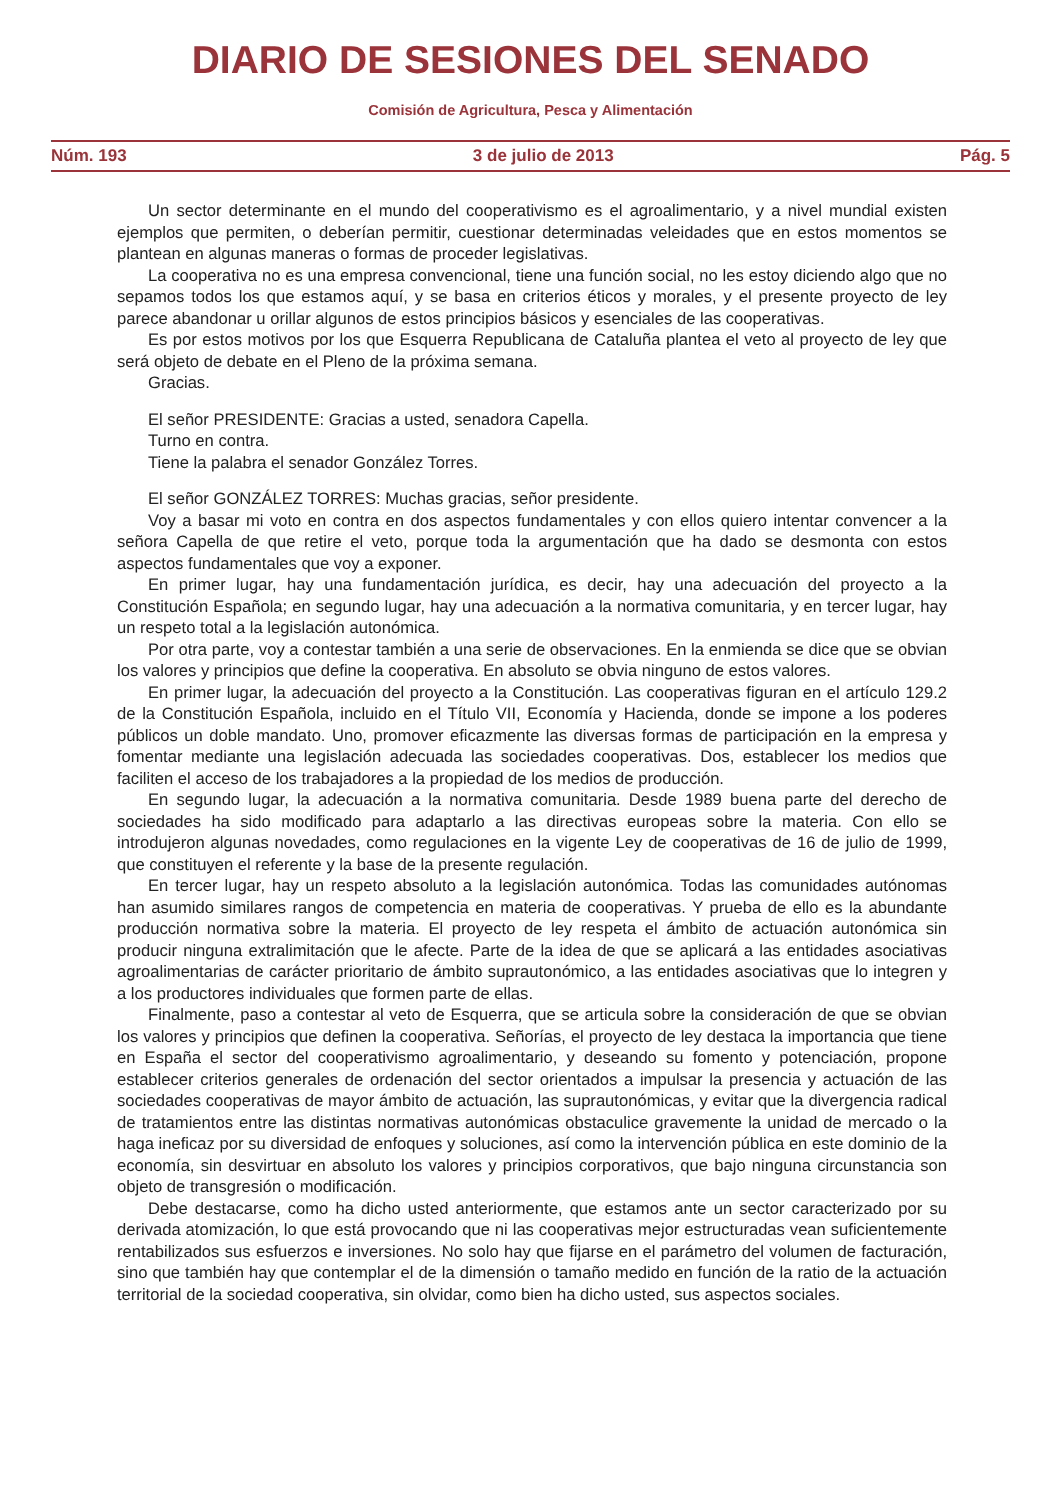DIARIO DE SESIONES DEL SENADO
Comisión de Agricultura, Pesca y Alimentación
Núm. 193 3 de julio de 2013 Pág. 5
Un sector determinante en el mundo del cooperativismo es el agroalimentario, y a nivel mundial existen ejemplos que permiten, o deberían permitir, cuestionar determinadas veleidades que en estos momentos se plantean en algunas maneras o formas de proceder legislativas.
La cooperativa no es una empresa convencional, tiene una función social, no les estoy diciendo algo que no sepamos todos los que estamos aquí, y se basa en criterios éticos y morales, y el presente proyecto de ley parece abandonar u orillar algunos de estos principios básicos y esenciales de las cooperativas.
Es por estos motivos por los que Esquerra Republicana de Cataluña plantea el veto al proyecto de ley que será objeto de debate en el Pleno de la próxima semana.
Gracias.
El señor PRESIDENTE: Gracias a usted, senadora Capella.
Turno en contra.
Tiene la palabra el senador González Torres.
El señor GONZÁLEZ TORRES: Muchas gracias, señor presidente.
Voy a basar mi voto en contra en dos aspectos fundamentales y con ellos quiero intentar convencer a la señora Capella de que retire el veto, porque toda la argumentación que ha dado se desmonta con estos aspectos fundamentales que voy a exponer.
En primer lugar, hay una fundamentación jurídica, es decir, hay una adecuación del proyecto a la Constitución Española; en segundo lugar, hay una adecuación a la normativa comunitaria, y en tercer lugar, hay un respeto total a la legislación autonómica.
Por otra parte, voy a contestar también a una serie de observaciones. En la enmienda se dice que se obvian los valores y principios que define la cooperativa. En absoluto se obvia ninguno de estos valores.
En primer lugar, la adecuación del proyecto a la Constitución. Las cooperativas figuran en el artículo 129.2 de la Constitución Española, incluido en el Título VII, Economía y Hacienda, donde se impone a los poderes públicos un doble mandato. Uno, promover eficazmente las diversas formas de participación en la empresa y fomentar mediante una legislación adecuada las sociedades cooperativas. Dos, establecer los medios que faciliten el acceso de los trabajadores a la propiedad de los medios de producción.
En segundo lugar, la adecuación a la normativa comunitaria. Desde 1989 buena parte del derecho de sociedades ha sido modificado para adaptarlo a las directivas europeas sobre la materia. Con ello se introdujeron algunas novedades, como regulaciones en la vigente Ley de cooperativas de 16 de julio de 1999, que constituyen el referente y la base de la presente regulación.
En tercer lugar, hay un respeto absoluto a la legislación autonómica. Todas las comunidades autónomas han asumido similares rangos de competencia en materia de cooperativas. Y prueba de ello es la abundante producción normativa sobre la materia. El proyecto de ley respeta el ámbito de actuación autonómica sin producir ninguna extralimitación que le afecte. Parte de la idea de que se aplicará a las entidades asociativas agroalimentarias de carácter prioritario de ámbito suprautonómico, a las entidades asociativas que lo integren y a los productores individuales que formen parte de ellas.
Finalmente, paso a contestar al veto de Esquerra, que se articula sobre la consideración de que se obvian los valores y principios que definen la cooperativa. Señorías, el proyecto de ley destaca la importancia que tiene en España el sector del cooperativismo agroalimentario, y deseando su fomento y potenciación, propone establecer criterios generales de ordenación del sector orientados a impulsar la presencia y actuación de las sociedades cooperativas de mayor ámbito de actuación, las suprautonómicas, y evitar que la divergencia radical de tratamientos entre las distintas normativas autonómicas obstaculice gravemente la unidad de mercado o la haga ineficaz por su diversidad de enfoques y soluciones, así como la intervención pública en este dominio de la economía, sin desvirtuar en absoluto los valores y principios corporativos, que bajo ninguna circunstancia son objeto de transgresión o modificación.
Debe destacarse, como ha dicho usted anteriormente, que estamos ante un sector caracterizado por su derivada atomización, lo que está provocando que ni las cooperativas mejor estructuradas vean suficientemente rentabilizados sus esfuerzos e inversiones. No solo hay que fijarse en el parámetro del volumen de facturación, sino que también hay que contemplar el de la dimensión o tamaño medido en función de la ratio de la actuación territorial de la sociedad cooperativa, sin olvidar, como bien ha dicho usted, sus aspectos sociales.